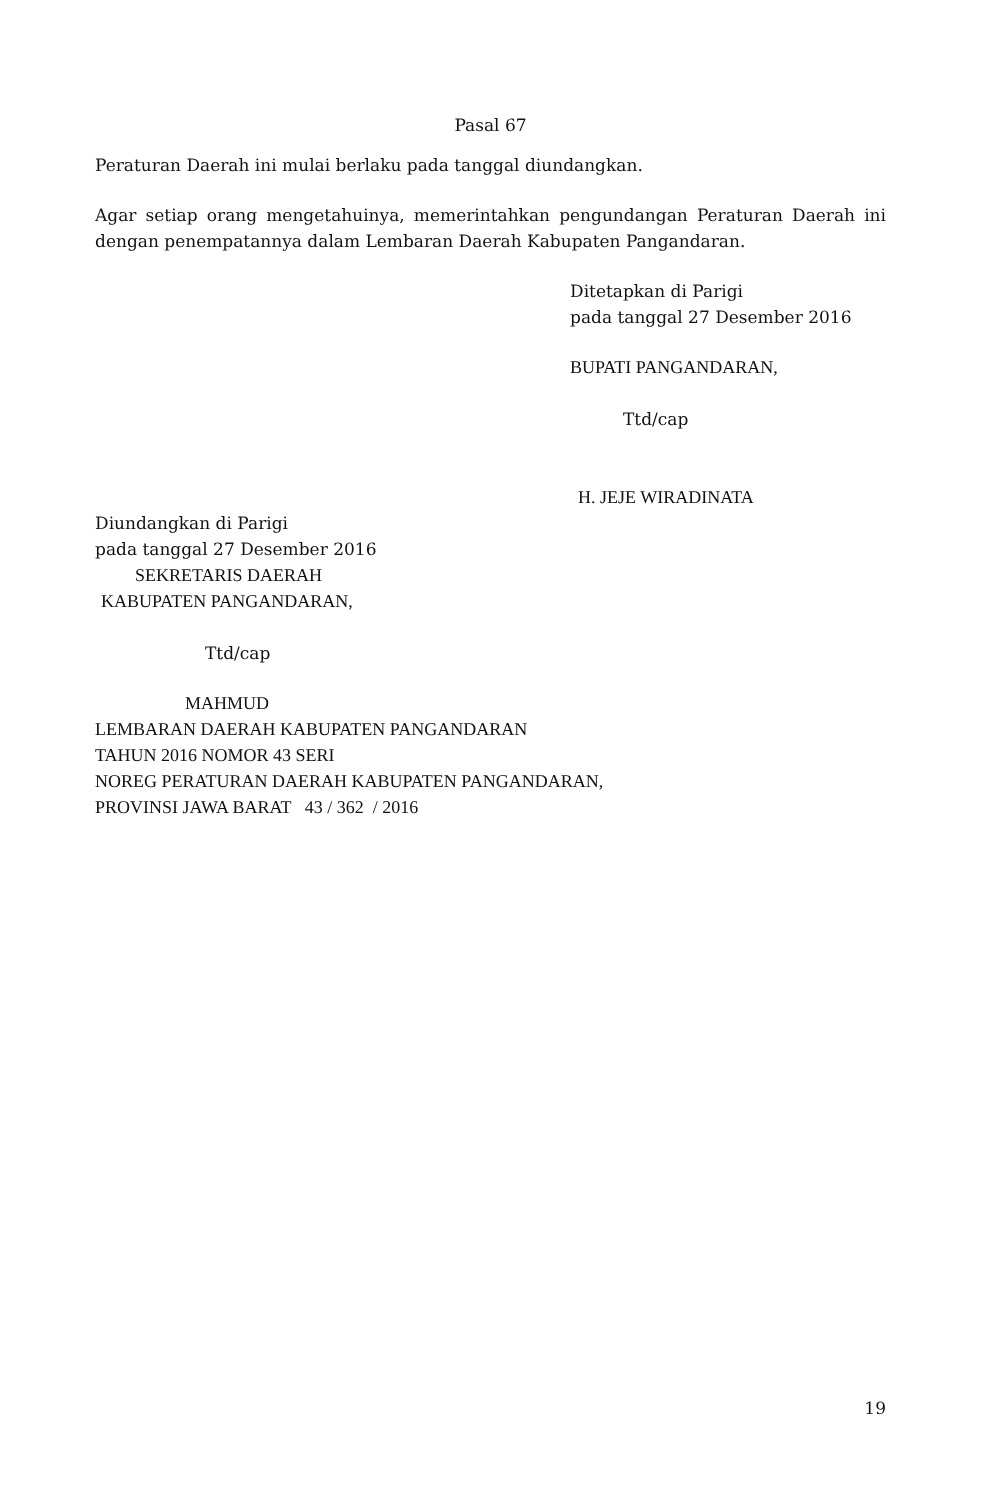Pasal 67
Peraturan Daerah ini mulai berlaku pada tanggal diundangkan.
Agar setiap orang mengetahuinya, memerintahkan pengundangan Peraturan Daerah ini dengan penempatannya dalam Lembaran Daerah Kabupaten Pangandaran.
Ditetapkan di Parigi
pada tanggal 27 Desember 2016
BUPATI PANGANDARAN,
Ttd/cap
H. JEJE WIRADINATA
Diundangkan di Parigi
pada tanggal 27 Desember 2016
SEKRETARIS DAERAH
KABUPATEN PANGANDARAN,
Ttd/cap
MAHMUD
LEMBARAN DAERAH KABUPATEN PANGANDARAN
TAHUN 2016 NOMOR 43 SERI
NOREG PERATURAN DAERAH KABUPATEN PANGANDARAN,
PROVINSI JAWA BARAT 43 / 362 / 2016
19